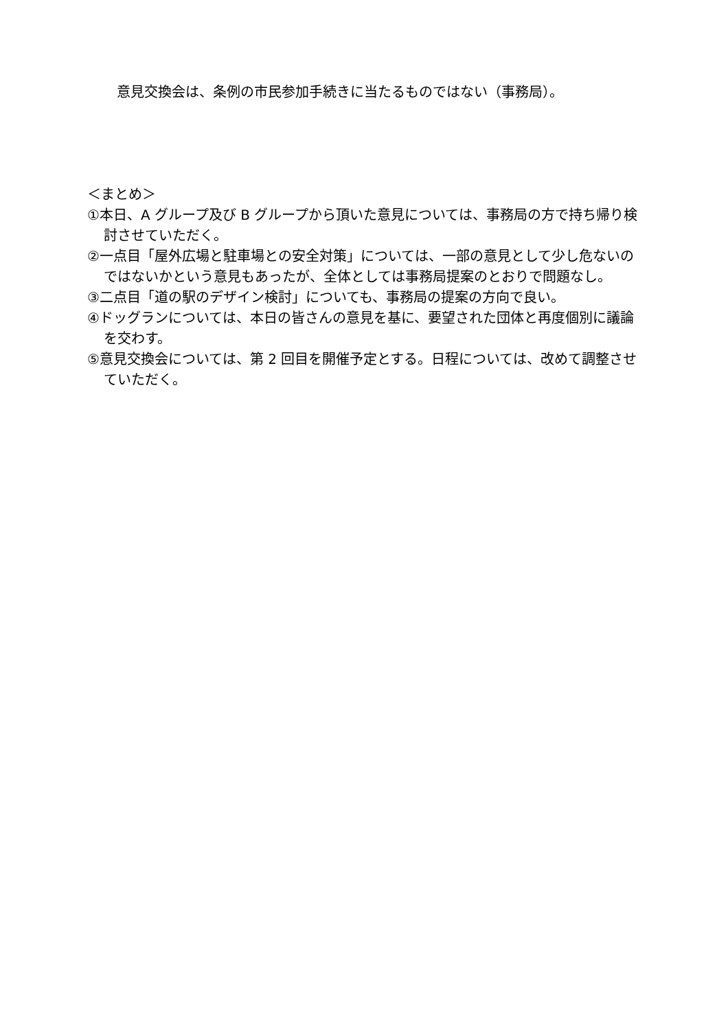意見交換会は、条例の市民参加手続きに当たるものではない（事務局）。
＜まとめ＞
①本日、A グループ及び B グループから頂いた意見については、事務局の方で持ち帰り検討させていただく。
②一点目「屋外広場と駐車場との安全対策」については、一部の意見として少し危ないのではないかという意見もあったが、全体としては事務局提案のとおりで問題なし。
③二点目「道の駅のデザイン検討」についても、事務局の提案の方向で良い。
④ドッグランについては、本日の皆さんの意見を基に、要望された団体と再度個別に議論を交わす。
⑤意見交換会については、第 2 回目を開催予定とする。日程については、改めて調整させていただく。